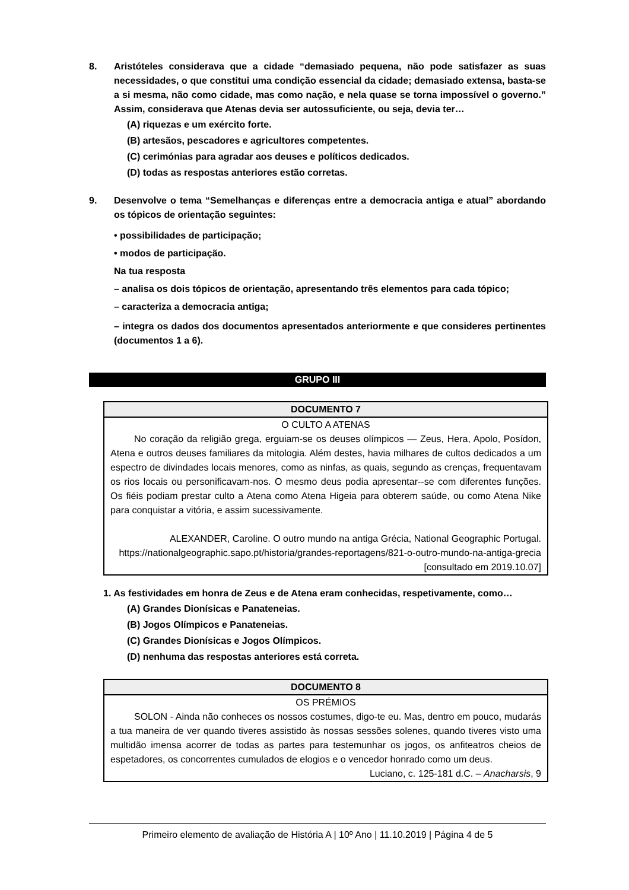8. Aristóteles considerava que a cidade “demasiado pequena, não pode satisfazer as suas necessidades, o que constitui uma condição essencial da cidade; demasiado extensa, basta-se a si mesma, não como cidade, mas como nação, e nela quase se torna impossível o governo.” Assim, considerava que Atenas devia ser autossuficiente, ou seja, devia ter…
(A) riquezas e um exército forte.
(B) artesãos, pescadores e agricultores competentes.
(C) cerimónias para agradar aos deuses e políticos dedicados.
(D) todas as respostas anteriores estão corretas.
9. Desenvolve o tema “Semelhanças e diferenças entre a democracia antiga e atual” abordando os tópicos de orientação seguintes:
• possibilidades de participação;
• modos de participação.
Na tua resposta
– analisa os dois tópicos de orientação, apresentando três elementos para cada tópico;
– caracteriza a democracia antiga;
– integra os dados dos documentos apresentados anteriormente e que consideres pertinentes (documentos 1 a 6).
GRUPO III
| DOCUMENTO 7 |
| O CULTO A ATENAS No coração da religião grega, erguiam-se os deuses olímpicos — Zeus, Hera, Apolo, Posídon, Atena e outros deuses familiares da mitologia. Além destes, havia milhares de cultos dedicados a um espectro de divindades locais menores, como as ninfas, as quais, segundo as crenças, frequentavam os rios locais ou personificavam-nos. O mesmo deus podia apresentar--se com diferentes funções. Os fiéis podiam prestar culto a Atena como Atena Higeia para obterem saúde, ou como Atena Nike para conquistar a vitória, e assim sucessivamente. ALEXANDER, Caroline. O outro mundo na antiga Grécia, National Geographic Portugal. https://nationalgeographic.sapo.pt/historia/grandes-reportagens/821-o-outro-mundo-na-antiga-grecia [consultado em 2019.10.07] |
1. As festividades em honra de Zeus e de Atena eram conhecidas, respetivamente, como…
(A) Grandes Dionísicas e Panateneias.
(B) Jogos Olímpicos e Panateneias.
(C) Grandes Dionísicas e Jogos Olímpicos.
(D) nenhuma das respostas anteriores está correta.
| DOCUMENTO 8 |
| OS PRÉMIOS SOLON - Ainda não conheces os nossos costumes, digo-te eu. Mas, dentro em pouco, mudarás a tua maneira de ver quando tiveres assistido às nossas sessões solenes, quando tiveres visto uma multidão imensa acorrer de todas as partes para testemunhar os jogos, os anfiteatros cheios de espetadores, os concorrentes cumulados de elogios e o vencedor honrado como um deus. Luciano, c. 125-181 d.C. – Anacharsis , 9 |
Primeiro elemento de avaliação de História A | 10º Ano | 11.10.2019 | Página 4 de 5